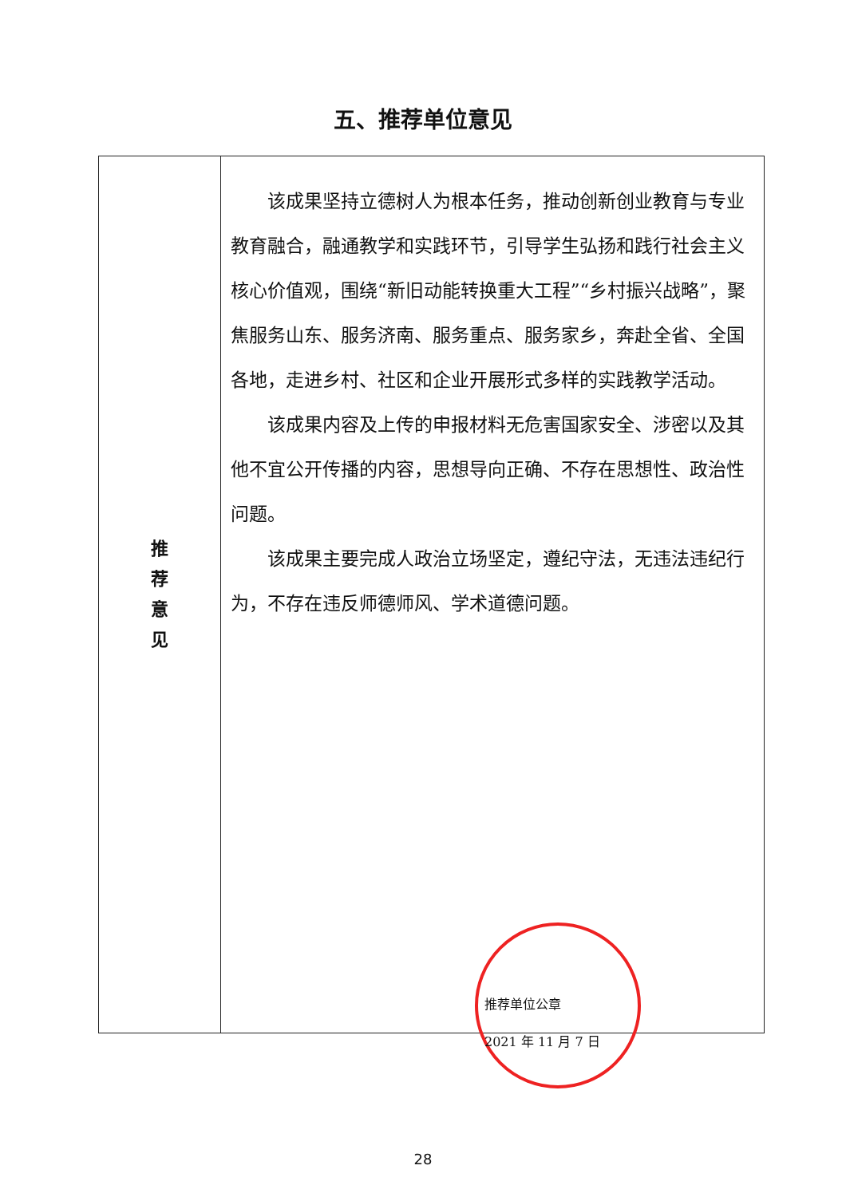五、推荐单位意见
| 推 荐 意 见 | 该成果坚持立德树人为根本任务，推动创新创业教育与专业教育融合，融通教学和实践环节，引导学生弘扬和践行社会主义核心价值观，围绕“新旧动能转换重大工程”“乡村振兴战略”，聚焦服务山东、服务济南、服务重点、服务家乡，奔赴全省、全国各地，走进乡村、社区和企业开展形式多样的实践教学活动。 该成果内容及上传的申报材料无危害国家安全、涉密以及其他不宜公开传播的内容，思想导向正确、不存在思想性、政治性问题。 该成果主要完成人政治立场坚定，遵纪守法，无违法违纪行为，不存在违反师德师风、学术道德问题。 推荐单位公章 2021 年 11 月 7 日 |
28